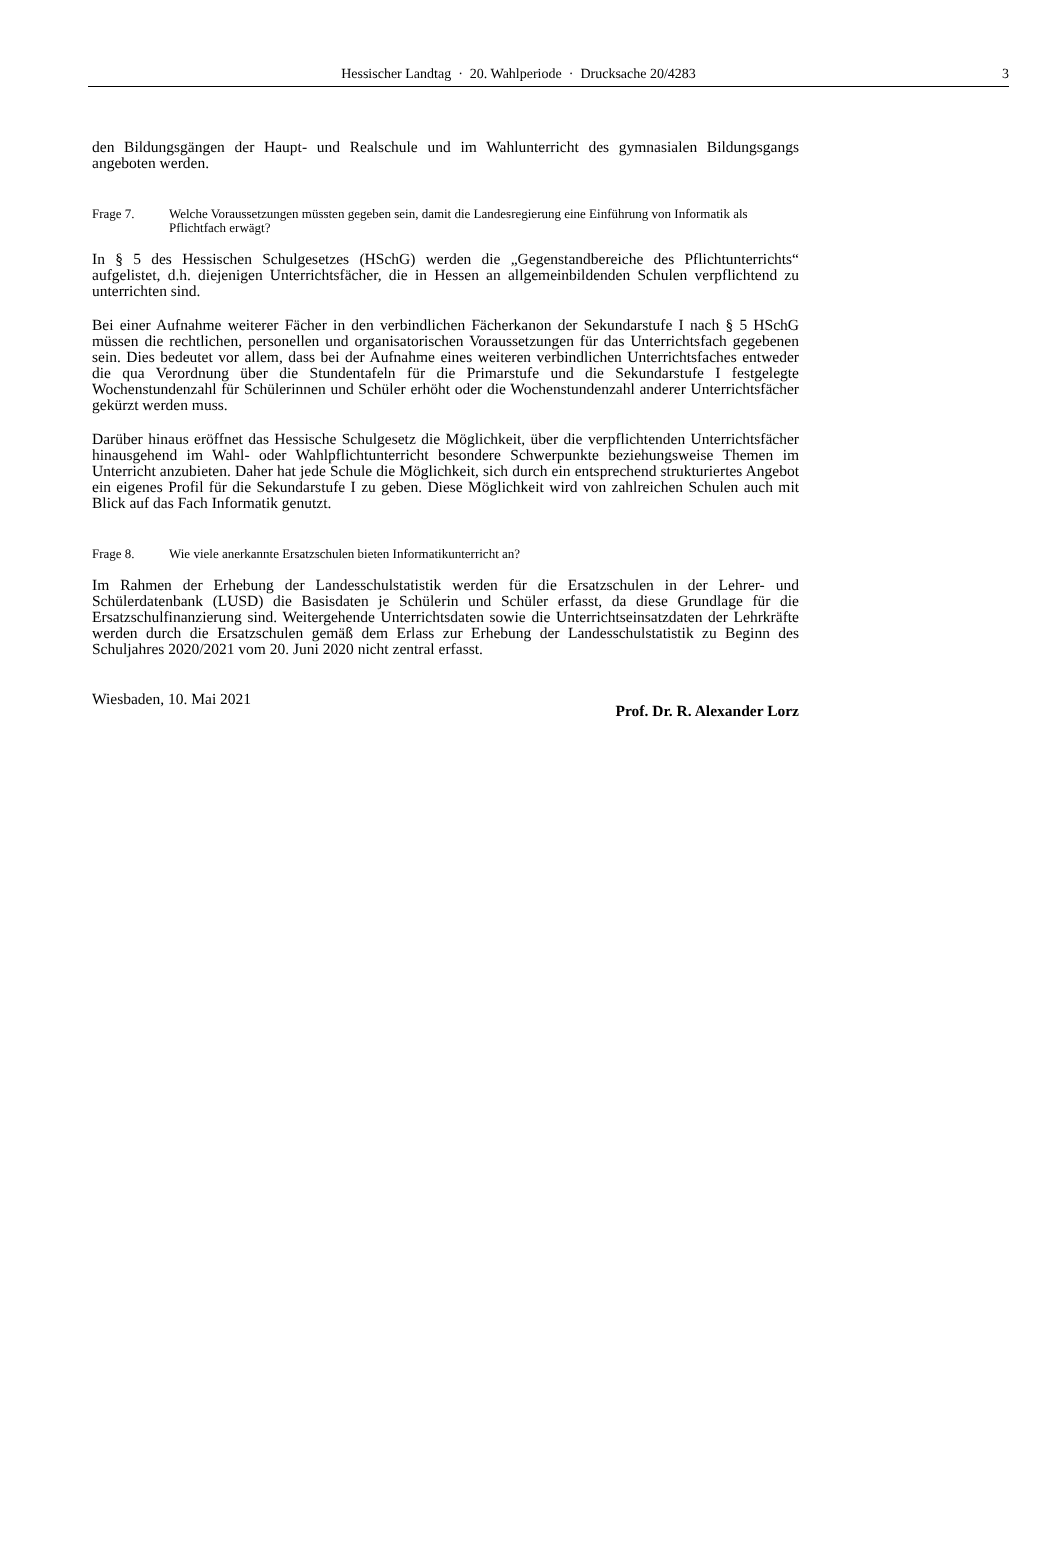Hessischer Landtag · 20. Wahlperiode · Drucksache 20/4283 3
den Bildungsgängen der Haupt- und Realschule und im Wahlunterricht des gymnasialen Bildungsgangs angeboten werden.
Frage 7. Welche Voraussetzungen müssten gegeben sein, damit die Landesregierung eine Einführung von Informatik als Pflichtfach erwägt?
In § 5 des Hessischen Schulgesetzes (HSchG) werden die „Gegenstandbereiche des Pflichtunterrichts“ aufgelistet, d.h. diejenigen Unterrichtsfächer, die in Hessen an allgemeinbildenden Schulen verpflichtend zu unterrichten sind.
Bei einer Aufnahme weiterer Fächer in den verbindlichen Fächerkanon der Sekundarstufe I nach § 5 HSchG müssen die rechtlichen, personellen und organisatorischen Voraussetzungen für das Unterrichtsfach gegebenen sein. Dies bedeutet vor allem, dass bei der Aufnahme eines weiteren verbindlichen Unterrichtsfaches entweder die qua Verordnung über die Stundentafeln für die Primarstufe und die Sekundarstufe I festgelegte Wochenstundenzahl für Schülerinnen und Schüler erhöht oder die Wochenstundenzahl anderer Unterrichtsfächer gekürzt werden muss.
Darüber hinaus eröffnet das Hessische Schulgesetz die Möglichkeit, über die verpflichtenden Unterrichtsfächer hinausgehend im Wahl- oder Wahlpflichtunterricht besondere Schwerpunkte beziehungsweise Themen im Unterricht anzubieten. Daher hat jede Schule die Möglichkeit, sich durch ein entsprechend strukturiertes Angebot ein eigenes Profil für die Sekundarstufe I zu geben. Diese Möglichkeit wird von zahlreichen Schulen auch mit Blick auf das Fach Informatik genutzt.
Frage 8. Wie viele anerkannte Ersatzschulen bieten Informatikunterricht an?
Im Rahmen der Erhebung der Landesschulstatistik werden für die Ersatzschulen in der Lehrer- und Schülerdatenbank (LUSD) die Basisdaten je Schülerin und Schüler erfasst, da diese Grundlage für die Ersatzschulfinanzierung sind. Weitergehende Unterrichtsdaten sowie die Unterrichtseinsatzdaten der Lehrkräfte werden durch die Ersatzschulen gemäß dem Erlass zur Erhebung der Landesschulstatistik zu Beginn des Schuljahres 2020/2021 vom 20. Juni 2020 nicht zentral erfasst.
Wiesbaden, 10. Mai 2021
Prof. Dr. R. Alexander Lorz